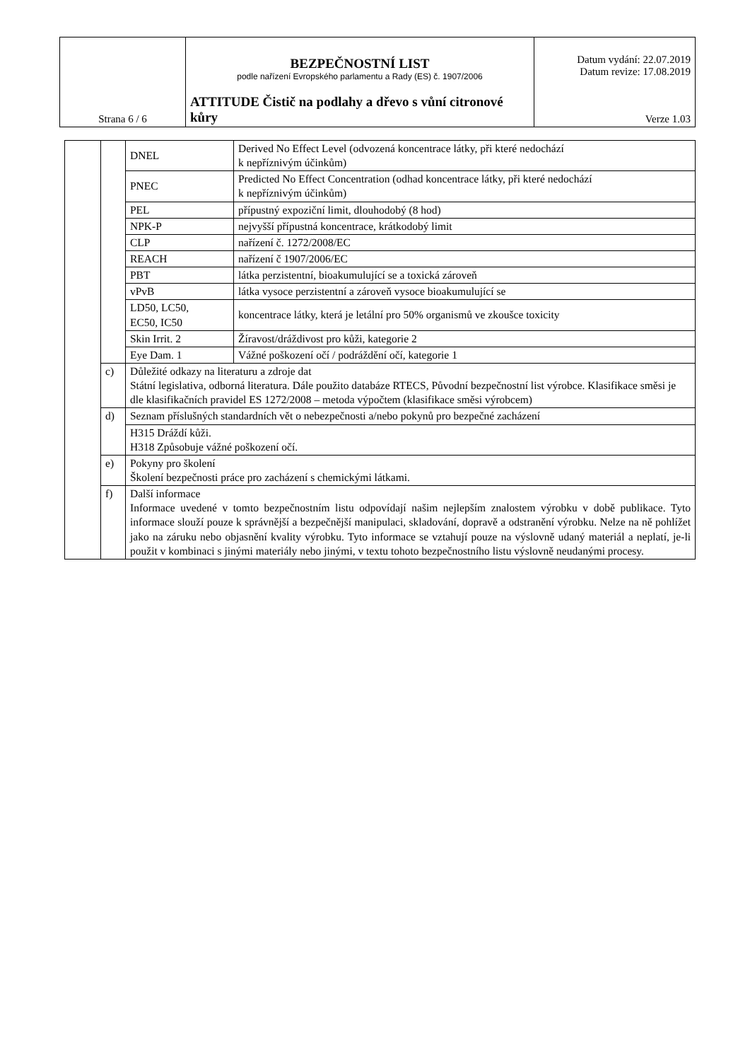| Strana 6 / 6 | BEZPEČNOSTNÍ LIST podle nařízení Evropského parlamentu a Rady (ES) č. 1907/2006 ATTITUDE Čistič na podlahy a dřevo s vůní citronové kůry | Datum vydání: 22.07.2019 Datum revize: 17.08.2019 Verze 1.03 |
| | | DNEL | Derived No Effect Level (odvozená koncentrace látky, při které nedochází k nepříznivým účinkům) |
| | | PNEC | Predicted No Effect Concentration (odhad koncentrace látky, při které nedochází k nepříznivým účinkům) |
| | | PEL | přípustný expoziční limit, dlouhodobý (8 hod) |
| | | NPK-P | nejvyšší přípustná koncentrace, krátkodobý limit |
| | | CLP | nařízení č. 1272/2008/EC |
| | | REACH | nařízení č 1907/2006/EC |
| | | PBT | látka perzistentní, bioakumulující se a toxická zároveň |
| | | vPvB | látka vysoce perzistentní a zároveň vysoce bioakumulující se |
| | | LD50, LC50, EC50, IC50 | koncentrace látky, která je letální pro 50% organismů ve zkoušce toxicity |
| | | Skin Irrit. 2 | Žíravost/dráždivost pro kůži, kategorie 2 |
| | | Eye Dam. 1 | Vážné poškození očí / podráždění očí, kategorie 1 |
| | c) | Důležité odkazy na literaturu a zdroje dat Státní legislativa, odborná literatura. Dále použito databáze RTECS, Původní bezpečnostní list výrobce. Klasifikace směsi je dle klasifikačních pravidel ES 1272/2008 – metoda výpočtem (klasifikace směsi výrobcem) | |
| | d) | Seznam příslušných standardních vět o nebezpečnosti a/nebo pokynů pro bezpečné zacházení | |
| | | H315 Dráždí kůži. H318 Způsobuje vážné poškození očí. | |
| | e) | Pokyny pro školení Školení bezpečnosti práce pro zacházení s chemickými látkami. | |
| | f) | Další informace Informace uvedené v tomto bezpečnostním listu odpovídají našim nejlepším znalostem výrobku v době publikace. Tyto informace slouží pouze k správnější a bezpečnější manipulaci, skladování, dopravě a odstranění výrobku. Nelze na ně pohlížet jako na záruku nebo objasnění kvality výrobku. Tyto informace se vztahují pouze na výslovně udaný materiál a neplatí, je-li použit v kombinaci s jinými materiály nebo jinými, v textu tohoto bezpečnostního listu výslovně neudanými procesy. | |